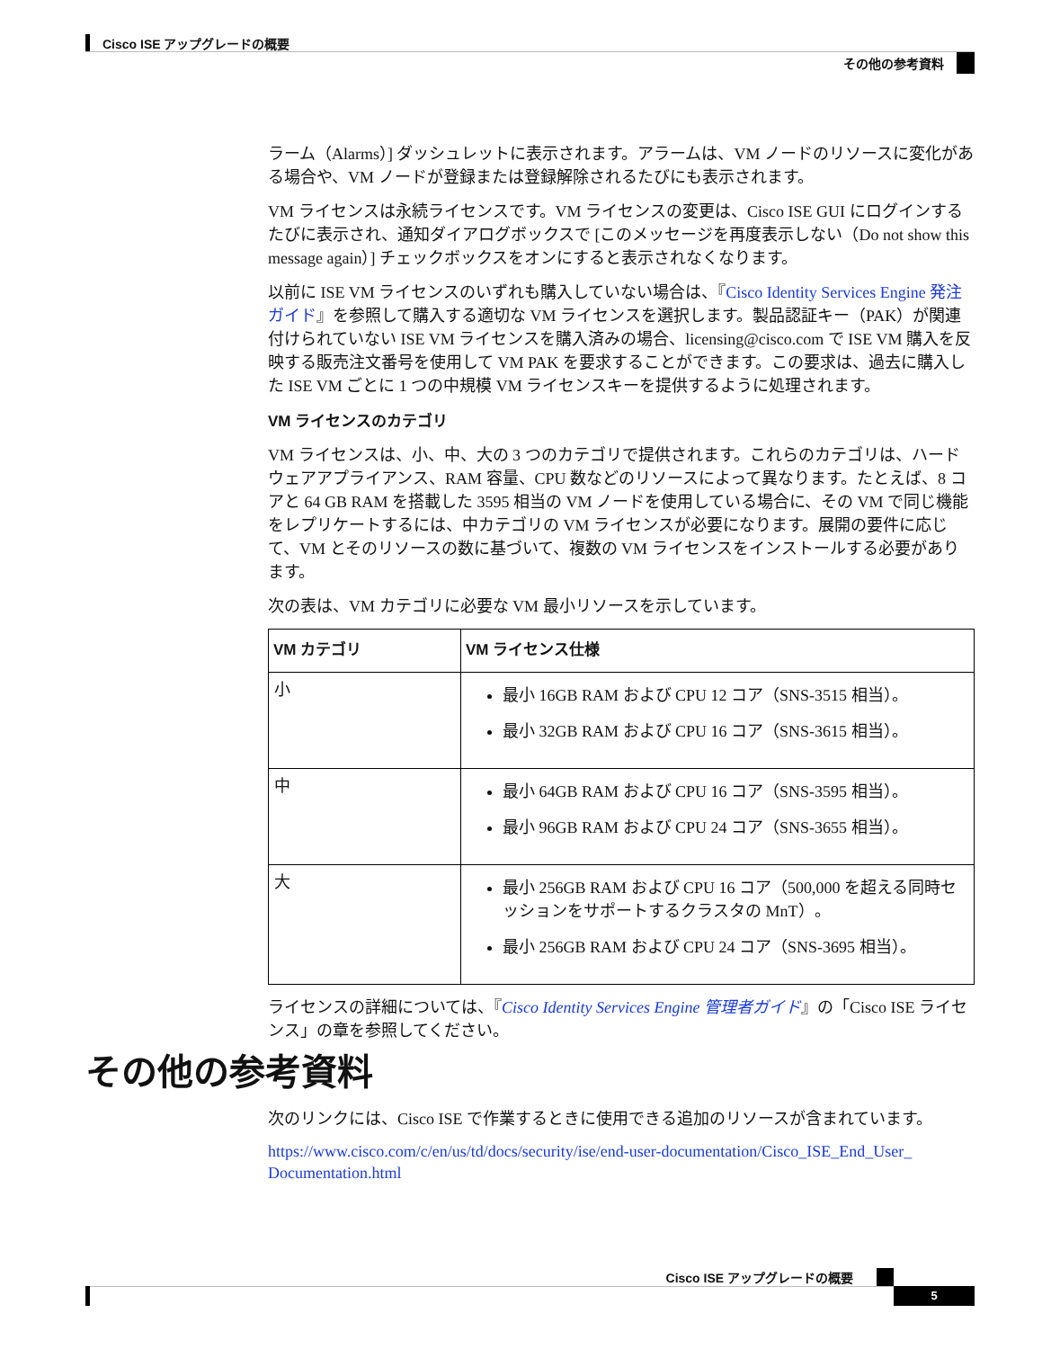Cisco ISE アップグレードの概要
その他の参考資料
ラーム（Alarms）] ダッシュレットに表示されます。アラームは、VM ノードのリソースに変化がある場合や、VM ノードが登録または登録解除されるたびにも表示されます。
VM ライセンスは永続ライセンスです。VM ライセンスの変更は、Cisco ISE GUI にログインするたびに表示され、通知ダイアログボックスで [このメッセージを再度表示しない（Do not show this message again）] チェックボックスをオンにすると表示されなくなります。
以前に ISE VM ライセンスのいずれも購入していない場合は、『Cisco Identity Services Engine 発注ガイド』を参照して購入する適切な VM ライセンスを選択します。製品認証キー（PAK）が関連付けられていない ISE VM ライセンスを購入済みの場合、licensing@cisco.com で ISE VM 購入を反映する販売注文番号を使用して VM PAK を要求することができます。この要求は、過去に購入した ISE VM ごとに 1 つの中規模 VM ライセンスキーを提供するように処理されます。
VM ライセンスのカテゴリ
VM ライセンスは、小、中、大の 3 つのカテゴリで提供されます。これらのカテゴリは、ハードウェアアプライアンス、RAM 容量、CPU 数などのリソースによって異なります。たとえば、8 コアと 64 GB RAM を搭載した 3595 相当の VM ノードを使用している場合に、その VM で同じ機能をレプリケートするには、中カテゴリの VM ライセンスが必要になります。展開の要件に応じて、VM とそのリソースの数に基づいて、複数の VM ライセンスをインストールする必要があります。
次の表は、VM カテゴリに必要な VM 最小リソースを示しています。
| VM カテゴリ | VM ライセンス仕様 |
| --- | --- |
| 小 | 最小 16GB RAM および CPU 12 コア（SNS-3515 相当）。 最小 32GB RAM および CPU 16 コア（SNS-3615 相当）。 |
| 中 | 最小 64GB RAM および CPU 16 コア（SNS-3595 相当）。 最小 96GB RAM および CPU 24 コア（SNS-3655 相当）。 |
| 大 | 最小 256GB RAM および CPU 16 コア（500,000 を超える同時セッションをサポートするクラスタの MnT）。 最小 256GB RAM および CPU 24 コア（SNS-3695 相当）。 |
ライセンスの詳細については、『Cisco Identity Services Engine 管理者ガイド』の「Cisco ISE ライセンス」の章を参照してください。
その他の参考資料
次のリンクには、Cisco ISE で作業するときに使用できる追加のリソースが含まれています。
https://www.cisco.com/c/en/us/td/docs/security/ise/end-user-documentation/Cisco_ISE_End_User_ Documentation.html
Cisco ISE アップグレードの概要
5